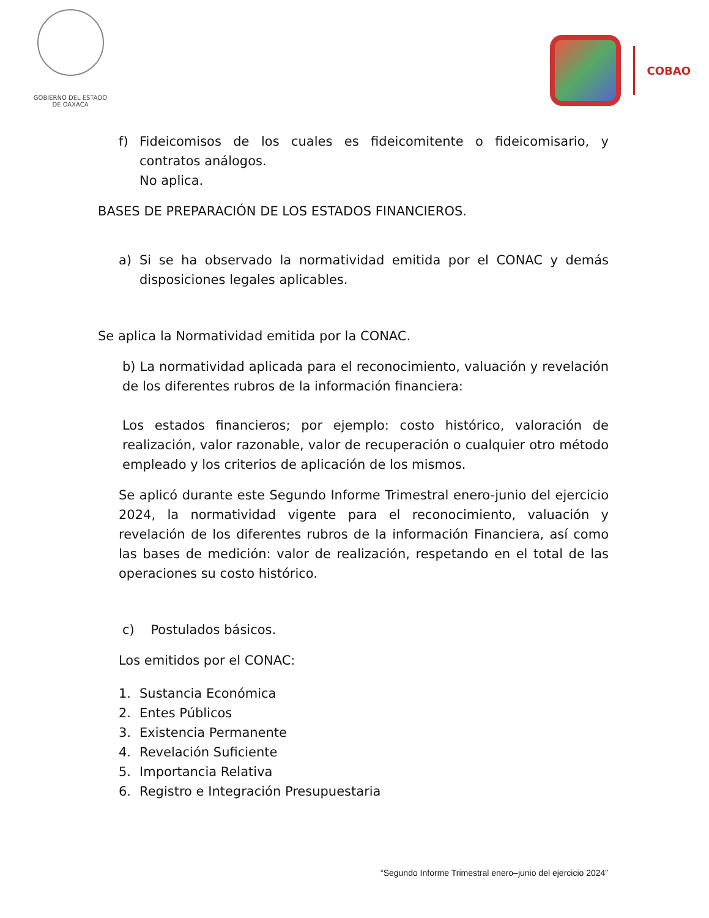GOBIERNO DEL ESTADO
DE OAXACA
COBAO
f) Fideicomisos de los cuales es fideicomitente o fideicomisario, y contratos análogos.
No aplica.
BASES DE PREPARACIÓN DE LOS ESTADOS FINANCIEROS.
a) Si se ha observado la normatividad emitida por el CONAC y demás disposiciones legales aplicables.
Se aplica la Normatividad emitida por la CONAC.
b) La normatividad aplicada para el reconocimiento, valuación y revelación de los diferentes rubros de la información financiera:
Los estados financieros; por ejemplo: costo histórico, valoración de realización, valor razonable, valor de recuperación o cualquier otro método empleado y los criterios de aplicación de los mismos.
Se aplicó durante este Segundo Informe Trimestral enero-junio del ejercicio 2024, la normatividad vigente para el reconocimiento, valuación y revelación de los diferentes rubros de la información Financiera, así como las bases de medición: valor de realización, respetando en el total de las operaciones su costo histórico.
c) Postulados básicos.
Los emitidos por el CONAC:
1. Sustancia Económica
2. Entes Públicos
3. Existencia Permanente
4. Revelación Suficiente
5. Importancia Relativa
6. Registro e Integración Presupuestaria
“Segundo Informe Trimestral enero–junio del ejercicio 2024”